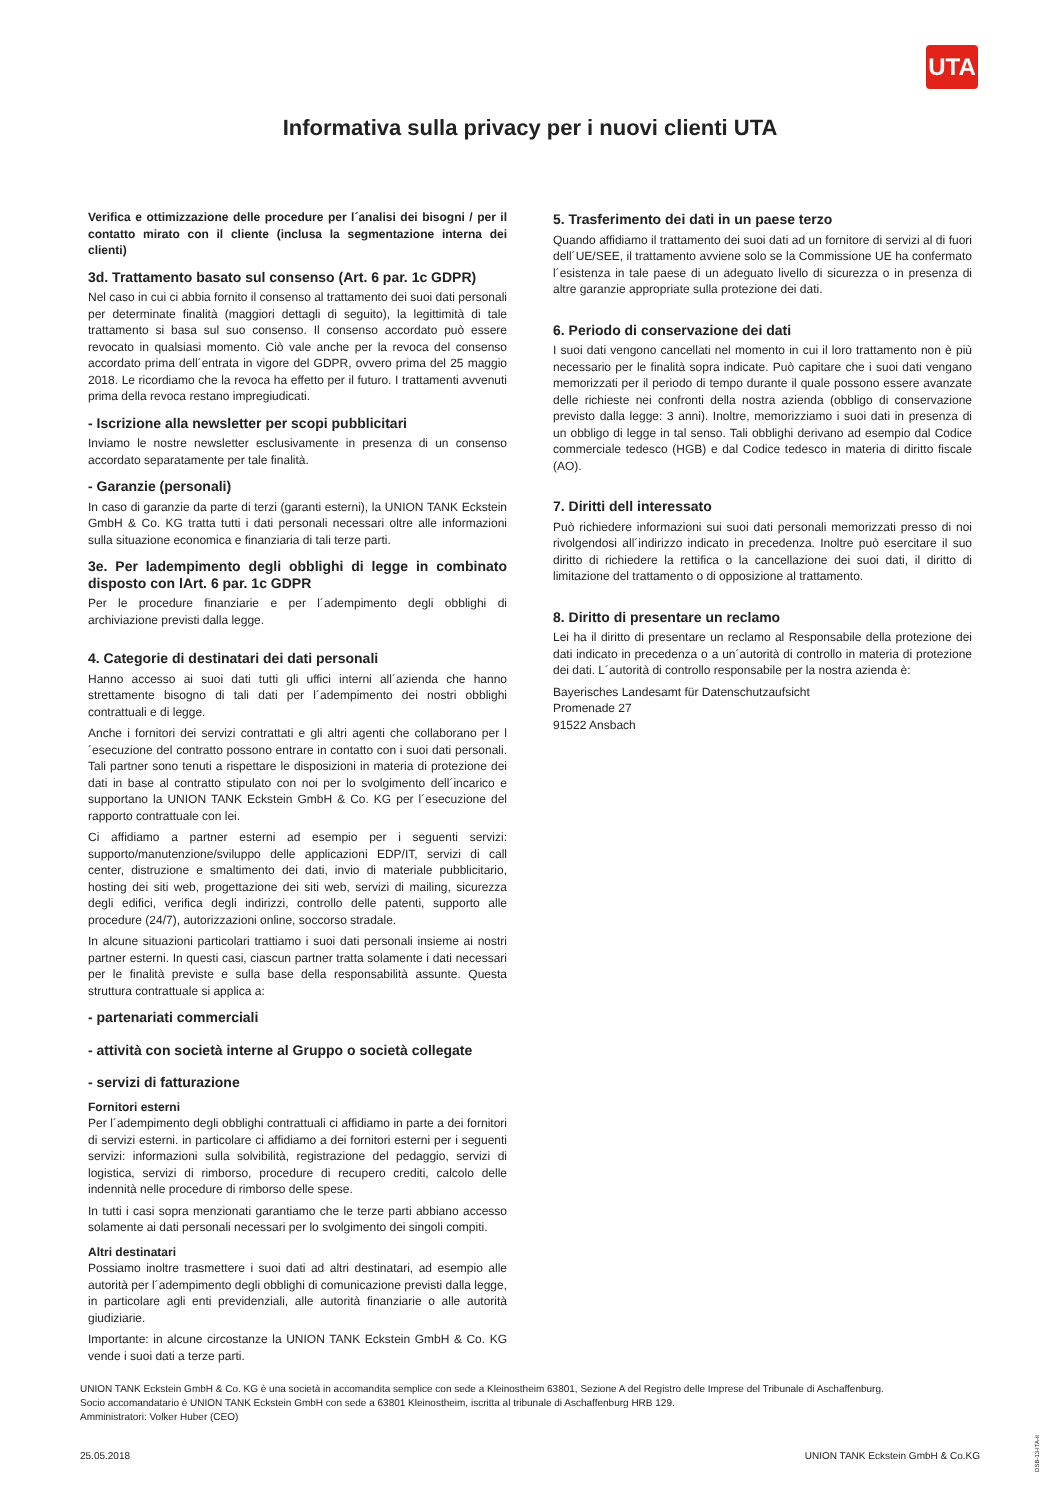UTA
Informativa sulla privacy per i nuovi clienti UTA
Verifica e ottimizzazione delle procedure per l´analisi dei bisogni / per il contatto mirato con il cliente (inclusa la segmentazione interna dei clienti)
3d. Trattamento basato sul consenso (Art. 6 par. 1c GDPR)
Nel caso in cui ci abbia fornito il consenso al trattamento dei suoi dati personali per determinate finalità (maggiori dettagli di seguito), la legittimità di tale trattamento si basa sul suo consenso. Il consenso accordato può essere revocato in qualsiasi momento. Ciò vale anche per la revoca del consenso accordato prima dell´entrata in vigore del GDPR, ovvero prima del 25 maggio 2018. Le ricordiamo che la revoca ha effetto per il futuro. I trattamenti avvenuti prima della revoca restano impregiudicati.
- Iscrizione alla newsletter per scopi pubblicitari
Inviamo le nostre newsletter esclusivamente in presenza di un consenso accordato separatamente per tale finalità.
- Garanzie (personali)
In caso di garanzie da parte di terzi (garanti esterni), la UNION TANK Eckstein GmbH & Co. KG tratta tutti i dati personali necessari oltre alle informazioni sulla situazione economica e finanziaria di tali terze parti.
3e. Per ladempimento degli obblighi di legge in combinato disposto con lArt. 6 par. 1c GDPR
Per le procedure finanziarie e per l´adempimento degli obblighi di archiviazione previsti dalla legge.
4. Categorie di destinatari dei dati personali
Hanno accesso ai suoi dati tutti gli uffici interni all´azienda che hanno strettamente bisogno di tali dati per l´adempimento dei nostri obblighi contrattuali e di legge.
Anche i fornitori dei servizi contrattati e gli altri agenti che collaborano per l´esecuzione del contratto possono entrare in contatto con i suoi dati personali. Tali partner sono tenuti a rispettare le disposizioni in materia di protezione dei dati in base al contratto stipulato con noi per lo svolgimento dell´incarico e supportano la UNION TANK Eckstein GmbH & Co. KG per l´esecuzione del rapporto contrattuale con lei.
Ci affidiamo a partner esterni ad esempio per i seguenti servizi: supporto/manutenzione/sviluppo delle applicazioni EDP/IT, servizi di call center, distruzione e smaltimento dei dati, invio di materiale pubblicitario, hosting dei siti web, progettazione dei siti web, servizi di mailing, sicurezza degli edifici, verifica degli indirizzi, controllo delle patenti, supporto alle procedure (24/7), autorizzazioni online, soccorso stradale.
In alcune situazioni particolari trattiamo i suoi dati personali insieme ai nostri partner esterni. In questi casi, ciascun partner tratta solamente i dati necessari per le finalità previste e sulla base della responsabilità assunte. Questa struttura contrattuale si applica a:
- partenariati commerciali
- attività con società interne al Gruppo o società collegate
- servizi di fatturazione
Fornitori esterni
Per l´adempimento degli obblighi contrattuali ci affidiamo in parte a dei fornitori di servizi esterni. in particolare ci affidiamo a dei fornitori esterni per i seguenti servizi: informazioni sulla solvibilità, registrazione del pedaggio, servizi di logistica, servizi di rimborso, procedure di recupero crediti, calcolo delle indennità nelle procedure di rimborso delle spese.
In tutti i casi sopra menzionati garantiamo che le terze parti abbiano accesso solamente ai dati personali necessari per lo svolgimento dei singoli compiti.
Altri destinatari
Possiamo inoltre trasmettere i suoi dati ad altri destinatari, ad esempio alle autorità per l´adempimento degli obblighi di comunicazione previsti dalla legge, in particolare agli enti previdenziali, alle autorità finanziarie o alle autorità giudiziarie.
Importante: in alcune circostanze la UNION TANK Eckstein GmbH & Co. KG vende i suoi dati a terze parti.
5. Trasferimento dei dati in un paese terzo
Quando affidiamo il trattamento dei suoi dati ad un fornitore di servizi al di fuori dell´UE/SEE, il trattamento avviene solo se la Commissione UE ha confermato l´esistenza in tale paese di un adeguato livello di sicurezza o in presenza di altre garanzie appropriate sulla protezione dei dati.
6. Periodo di conservazione dei dati
I suoi dati vengono cancellati nel momento in cui il loro trattamento non è più necessario per le finalità sopra indicate. Può capitare che i suoi dati vengano memorizzati per il periodo di tempo durante il quale possono essere avanzate delle richieste nei confronti della nostra azienda (obbligo di conservazione previsto dalla legge: 3 anni). Inoltre, memorizziamo i suoi dati in presenza di un obbligo di legge in tal senso. Tali obblighi derivano ad esempio dal Codice commerciale tedesco (HGB) e dal Codice tedesco in materia di diritto fiscale (AO).
7. Diritti dell interessato
Può richiedere informazioni sui suoi dati personali memorizzati presso di noi rivolgendosi all´indirizzo indicato in precedenza. Inoltre può esercitare il suo diritto di richiedere la rettifica o la cancellazione dei suoi dati, il diritto di limitazione del trattamento o di opposizione al trattamento.
8. Diritto di presentare un reclamo
Lei ha il diritto di presentare un reclamo al Responsabile della protezione dei dati indicato in precedenza o a un´autorità di controllo in materia di protezione dei dati. L´autorità di controllo responsabile per la nostra azienda è:
Bayerisches Landesamt für Datenschutzaufsicht
Promenade 27
91522 Ansbach
UNION TANK Eckstein GmbH & Co. KG è una società in accomandita semplice con sede a Kleinostheim 63801, Sezione A del Registro delle Imprese del Tribunale di Aschaffenburg.
Socio accomandatario è UNION TANK Eckstein GmbH con sede a 63801 Kleinostheim, iscritta al tribunale di Aschaffenburg HRB 129.
Amministratori: Volker Huber (CEO)
25.05.2018
UNION TANK Eckstein GmbH & Co.KG
DSB-13-ITA-it